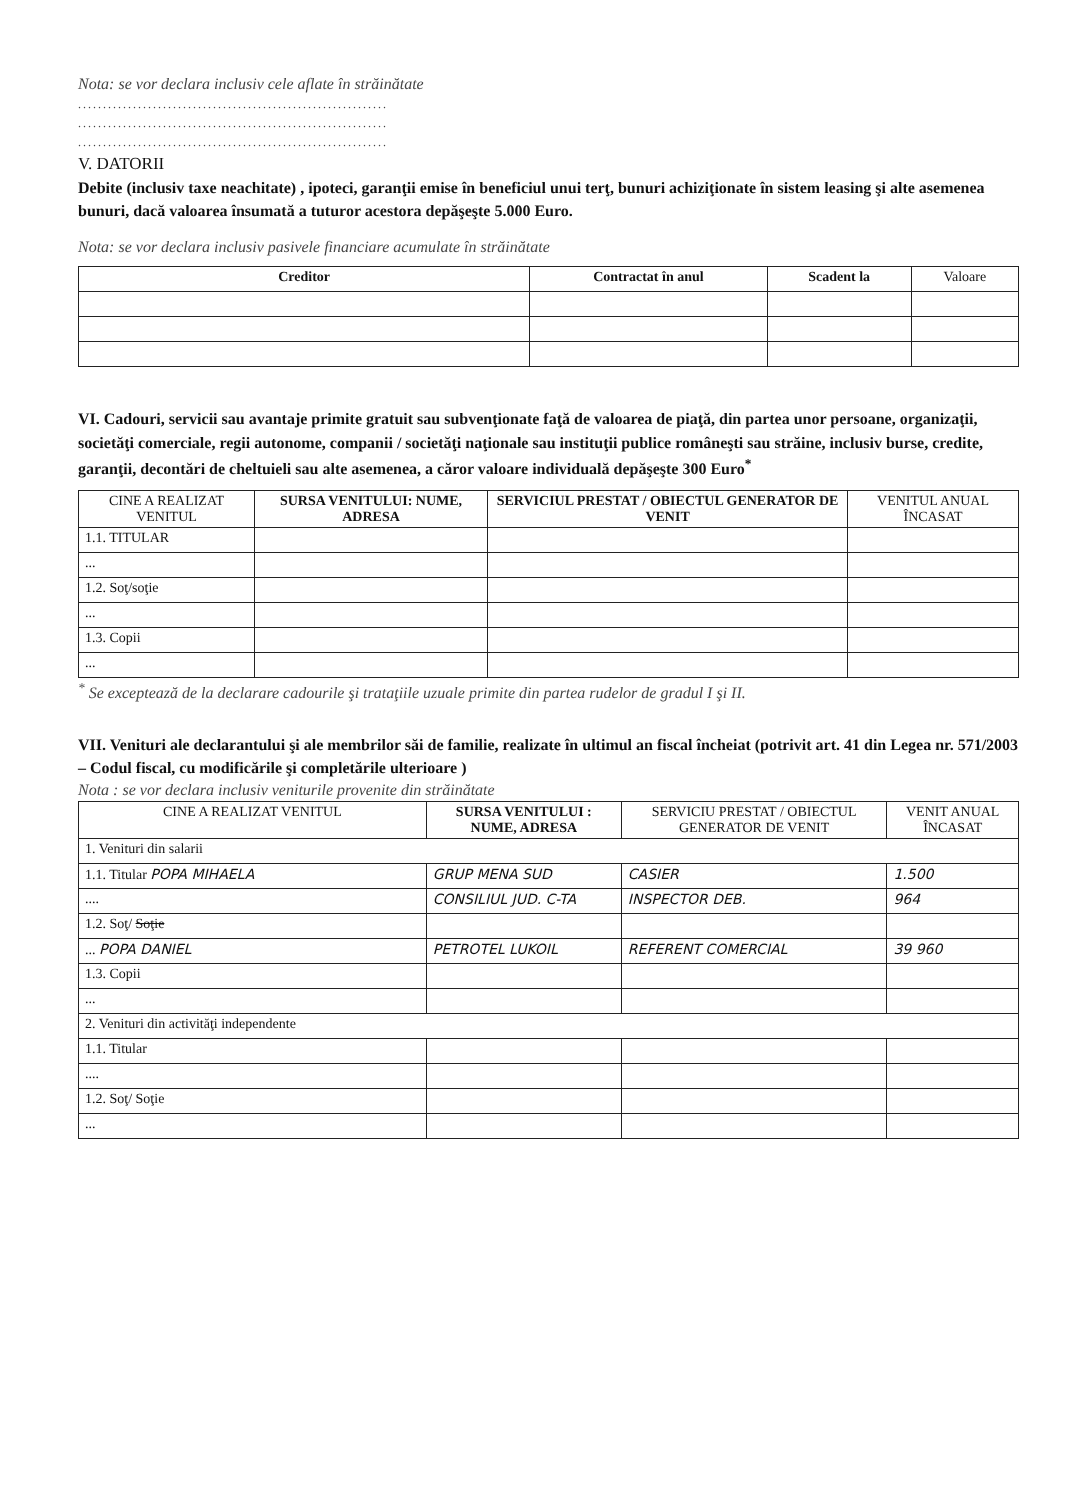Nota: se vor declara inclusiv cele aflate în străinătate
..............................................................
..............................................................
..............................................................
V. DATORII
Debite (inclusiv taxe neachitate) , ipoteci, garanţii emise în beneficiul unui terţ, bunuri achiziţionate în sistem leasing şi alte asemenea bunuri, dacă valoarea însumată a tuturor acestora depăşeşte 5.000 Euro.
Nota: se vor declara inclusiv pasivele financiare acumulate în străinătate
| Creditor | Contractat în anul | Scadent la | Valoare |
| --- | --- | --- | --- |
VI. Cadouri, servicii sau avantaje primite gratuit sau subvenţionate faţă de valoarea de piaţă, din partea unor persoane, organizaţii, societăţi comerciale, regii autonome, companii / societăţi naţionale sau instituţii publice româneşti sau străine, inclusiv burse, credite, garanţii, decontări de cheltuieli sau alte asemenea, a căror valoare individuală depăşeşte 300 Euro<sup>*</sup>
| CINE A REALIZAT VENITUL | SURSA VENITULUI: NUME, ADRESA | SERVICIUL PRESTAT / OBIECTUL GENERATOR DE VENIT | VENITUL ANUAL ÎNCASAT |
| --- | --- | --- | --- |
| 1.1. TITULAR | | | |
| ... | | | |
| 1.2. Soţ/soţie | | | |
| ... | | | |
| 1.3. Copii | | | |
| ... | | | |
<sup>*</sup> Se exceptează de la declarare cadourile şi trataţiile uzuale primite din partea rudelor de gradul I şi II.
VII. Venituri ale declarantului şi ale membrilor săi de familie, realizate în ultimul an fiscal încheiat (potrivit art. 41 din Legea nr. 571/2003 – Codul fiscal, cu modificările şi completările ulterioare )
Nota : se vor declara inclusiv veniturile provenite din străinătate
| CINE A REALIZAT VENITUL | SURSA VENITULUI : NUME, ADRESA | SERVICIU PRESTAT / OBIECTUL GENERATOR DE VENIT | VENIT ANUAL ÎNCASAT |
| --- | --- | --- | --- |
| 1. Venituri din salarii | | | |
| 1.1. Titular POPA MIHAELA | GRUP MENA SUD | CASIER | 1.500 |
| .... | CONSILIUL JUD. C-TA | INSPECTOR DEB. | 964 |
| 1.2. Soţ/ Soţie | | | |
| ... POPA DANIEL | PETROTEL LUKOIL | REFERENT COMERCIAL | 39 960 |
| 1.3. Copii | | | |
| ... | | | |
| 2. Venituri din activităţi independente | | | |
| 1.1. Titular | | | |
| .... | | | |
| 1.2. Soţ/ Soţie | | | |
| ... | | | |